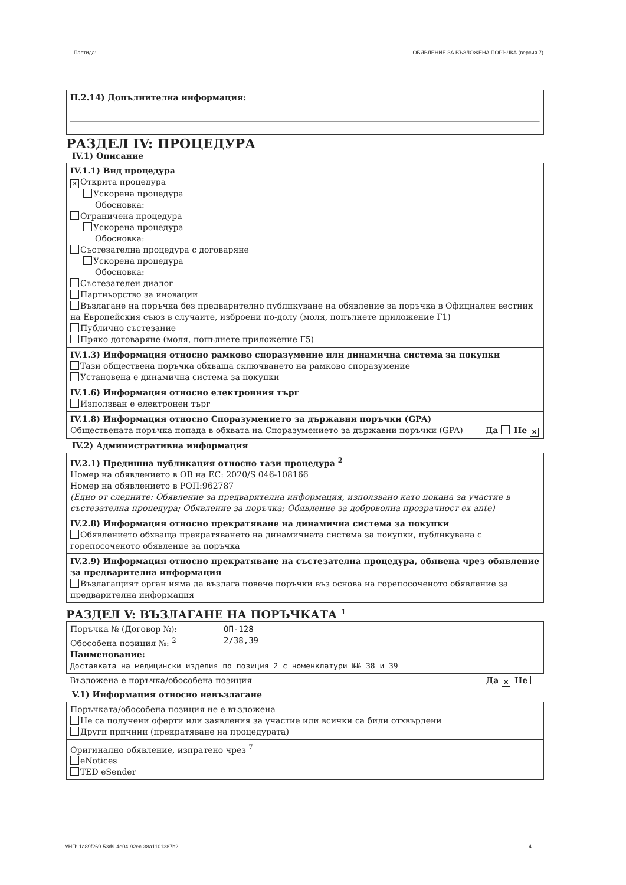Партида: ОБЯВЛЕНИЕ ЗА ВЪЗЛОЖЕНА ПОРЪЧКА (версия 7)
II.2.14) Допълнителна информация:
РАЗДЕЛ IV: ПРОЦЕДУРА
IV.1) Описание
IV.1.1) Вид процедура
✕ Открита процедура
Ускорена процедура
Обосновка:
Ограничена процедура
Ускорена процедура
Обосновка:
Състезателна процедура с договаряне
Ускорена процедура
Обосновка:
Състезателен диалог
Партньорство за иновации
Възлагане на поръчка без предварително публикуване на обявление за поръчка в Официален вестник на Европейския съюз в случаите, изброени по-долу (моля, попълнете приложение Г1)
Публично състезание
Пряко договаряне (моля, попълнете приложение Г5)
IV.1.3) Информация относно рамково споразумение или динамична система за покупки
Тази обществена поръчка обхваща сключването на рамково споразумение
Установена е динамична система за покупки
IV.1.6) Информация относно електронния търг
Използван е електронен търг
IV.1.8) Информация относно Споразумението за държавни поръчки (GPA)
Обществената поръчка попада в обхвата на Споразумението за държавни поръчки (GPA) Да Не ✕
IV.2) Административна информация
IV.2.1) Предишна публикация относно тази процедура <sup>2</sup>
Номер на обявлението в ОВ на ЕС: 2020/S 046-108166
Номер на обявлението в РОП:962787
(Едно от следните: Обявление за предварителна информация, използвано като покана за участие в състезателна процедура; Обявление за поръчка; Обявление за доброволна прозрачност ex ante)
IV.2.8) Информация относно прекратяване на динамична система за покупки
Обявлението обхваща прекратяването на динамичната система за покупки, публикувана с горепосоченото обявление за поръчка
IV.2.9) Информация относно прекратяване на състезателна процедура, обявена чрез обявление за предварителна информация
Възлагащият орган няма да възлага повече поръчки въз основа на горепосоченото обявление за предварителна информация
РАЗДЕЛ V: ВЪЗЛАГАНЕ НА ПОРЪЧКАТА <sup>1</sup>
Поръчка № (Договор №): ОП-128
Обособена позиция №: <sup>2</sup> 2/38,39
Наименование:
Доставката на медицински изделия по позиция 2 с номенклатури №№ 38 и 39
Възложена е поръчка/обособена позиция Да ✕ Не
V.1) Информация относно невъзлагане
Поръчката/обособена позиция не е възложена
Не са получени оферти или заявления за участие или всички са били отхвърлени
Други причини (прекратяване на процедурата)
Оригинално обявление, изпратено чрез <sup>7</sup>
eNotices
TED eSender
УНП: 1a89f269-53d9-4e04-92ec-38a1101387b2 4